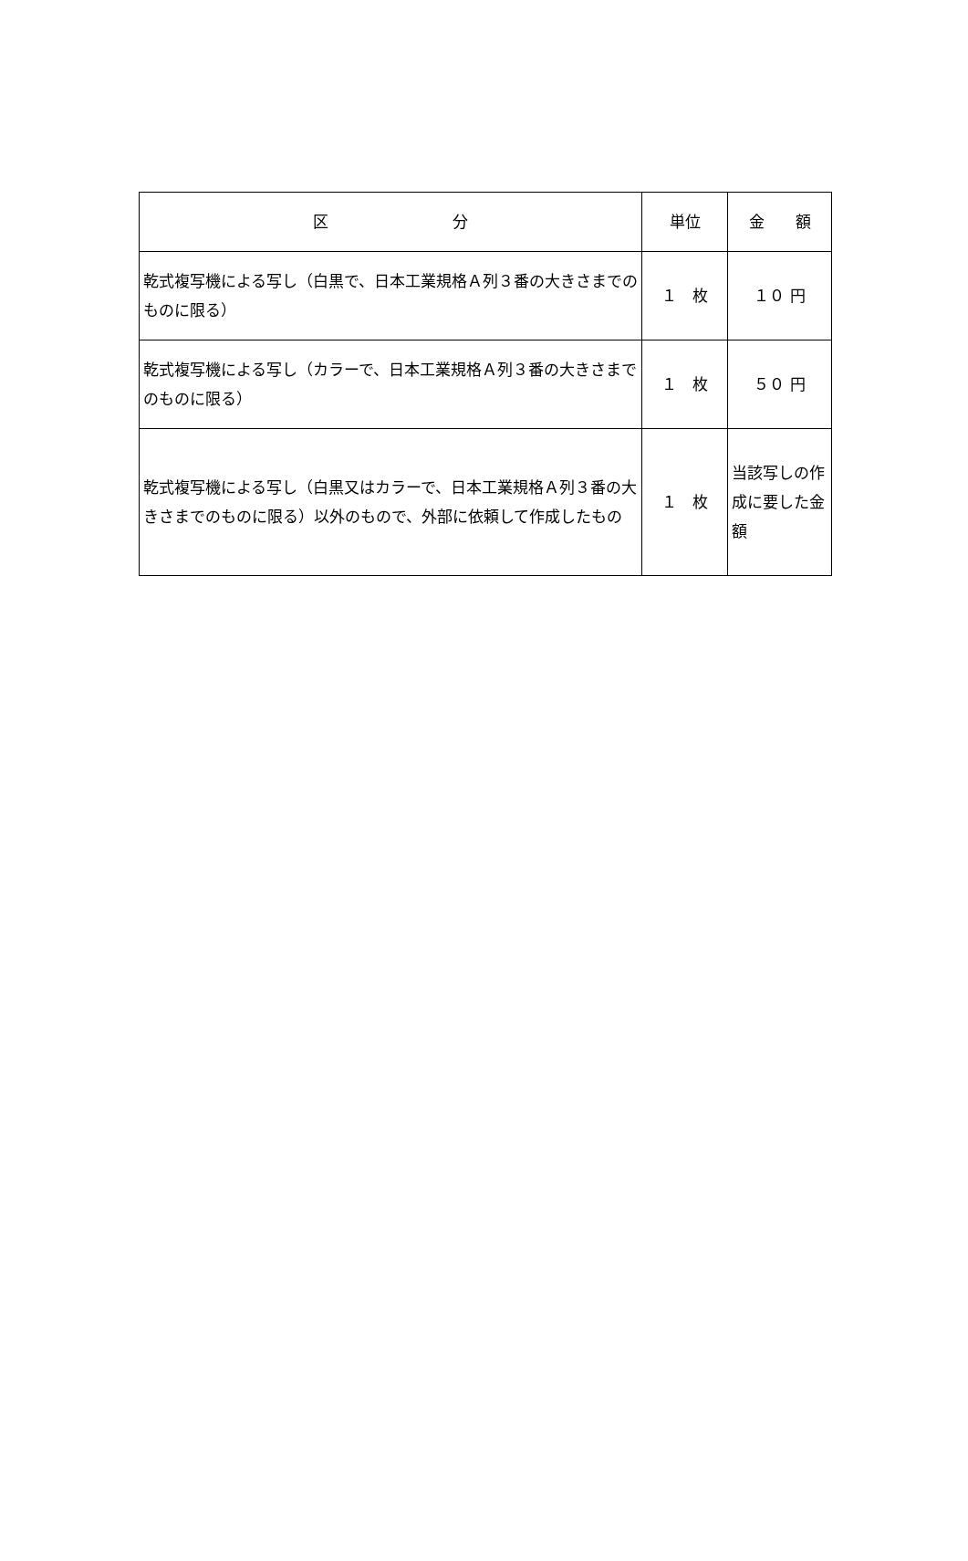| 区 分 | 単位 | 金 額 |
| --- | --- | --- |
| 乾式複写機による写し（白黒で、日本工業規格Ａ列３番の大きさまでのものに限る） | １ 枚 | １０ 円 |
| 乾式複写機による写し（カラーで、日本工業規格Ａ列３番の大きさまでのものに限る） | １ 枚 | ５０ 円 |
| 乾式複写機による写し（白黒又はカラーで、日本工業規格Ａ列３番の大きさまでのものに限る）以外のもので、外部に依頼して作成したもの | １ 枚 | 当該写しの作成に要した金額 |